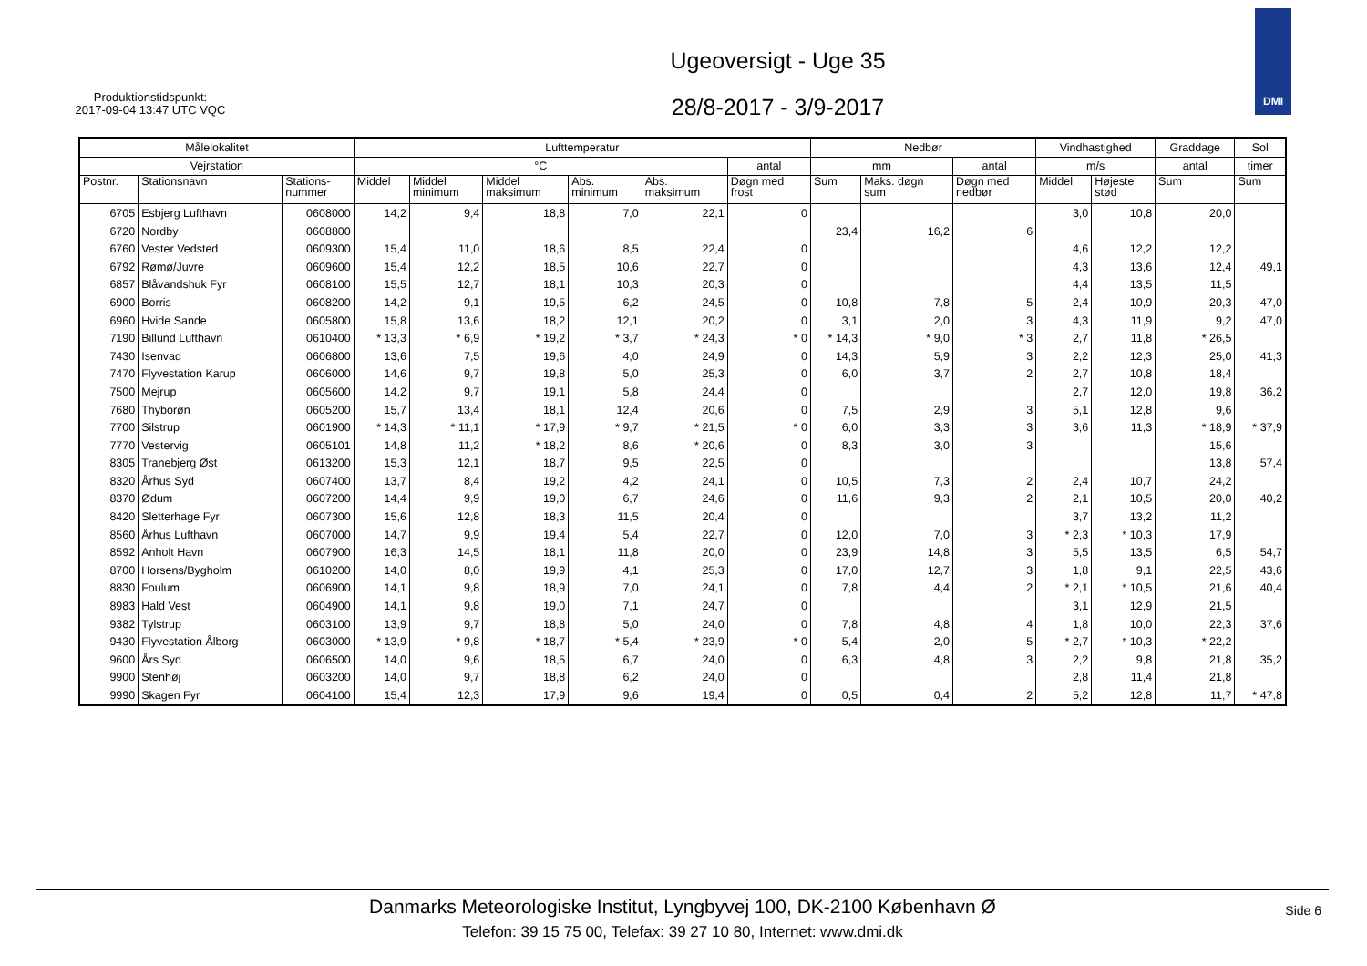Produktionstidspunkt:
2017-09-04 13:47 UTC VQC
Ugeoversigt - Uge 35
28/8-2017 - 3/9-2017
DMI
| Målelokalitet | | | Lufttemperatur | | | | | | Nedbør | | | Vindhastighed | | Graddage | Sol |
| --- | --- | --- | --- | --- | --- | --- | --- | --- | --- | --- | --- | --- | --- | --- | --- |
| Vejrstation | | | °C | | | | | antal | mm | | antal | m/s | | antal | timer |
| Postnr. | Stationsnavn | Stations- nummer | Middel | Middel minimum | Middel maksimum | Abs. minimum | Abs. maksimum | Døgn med frost | Sum | Maks. døgn sum | Døgn med nedbør | Middel | Højeste stød | Sum | Sum |
| 6705 | Esbjerg Lufthavn | 0608000 | 14,2 | 9,4 | 18,8 | 7,0 | 22,1 | 0 | | | | 3,0 | 10,8 | 20,0 | |
| 6720 | Nordby | 0608800 | | | | | | | 23,4 | 16,2 | 6 | | | | |
| 6760 | Vester Vedsted | 0609300 | 15,4 | 11,0 | 18,6 | 8,5 | 22,4 | 0 | | | | 4,6 | 12,2 | 12,2 | |
| 6792 | Rømø/Juvre | 0609600 | 15,4 | 12,2 | 18,5 | 10,6 | 22,7 | 0 | | | | 4,3 | 13,6 | 12,4 | 49,1 |
| 6857 | Blåvandshuk Fyr | 0608100 | 15,5 | 12,7 | 18,1 | 10,3 | 20,3 | 0 | | | | 4,4 | 13,5 | 11,5 | |
| 6900 | Borris | 0608200 | 14,2 | 9,1 | 19,5 | 6,2 | 24,5 | 0 | 10,8 | 7,8 | 5 | 2,4 | 10,9 | 20,3 | 47,0 |
| 6960 | Hvide Sande | 0605800 | 15,8 | 13,6 | 18,2 | 12,1 | 20,2 | 0 | 3,1 | 2,0 | 3 | 4,3 | 11,9 | 9,2 | 47,0 |
| 7190 | Billund Lufthavn | 0610400 | * 13,3 | * 6,9 | * 19,2 | * 3,7 | * 24,3 | * 0 | * 14,3 | * 9,0 | * 3 | 2,7 | 11,8 | * 26,5 | |
| 7430 | Isenvad | 0606800 | 13,6 | 7,5 | 19,6 | 4,0 | 24,9 | 0 | 14,3 | 5,9 | 3 | 2,2 | 12,3 | 25,0 | 41,3 |
| 7470 | Flyvestation Karup | 0606000 | 14,6 | 9,7 | 19,8 | 5,0 | 25,3 | 0 | 6,0 | 3,7 | 2 | 2,7 | 10,8 | 18,4 | |
| 7500 | Mejrup | 0605600 | 14,2 | 9,7 | 19,1 | 5,8 | 24,4 | 0 | | | | 2,7 | 12,0 | 19,8 | 36,2 |
| 7680 | Thyborøn | 0605200 | 15,7 | 13,4 | 18,1 | 12,4 | 20,6 | 0 | 7,5 | 2,9 | 3 | 5,1 | 12,8 | 9,6 | |
| 7700 | Silstrup | 0601900 | * 14,3 | * 11,1 | * 17,9 | * 9,7 | * 21,5 | * 0 | 6,0 | 3,3 | 3 | 3,6 | 11,3 | * 18,9 | * 37,9 |
| 7770 | Vestervig | 0605101 | 14,8 | 11,2 | * 18,2 | 8,6 | * 20,6 | 0 | 8,3 | 3,0 | 3 | | | 15,6 | |
| 8305 | Tranebjerg Øst | 0613200 | 15,3 | 12,1 | 18,7 | 9,5 | 22,5 | 0 | | | | | | 13,8 | 57,4 |
| 8320 | Århus Syd | 0607400 | 13,7 | 8,4 | 19,2 | 4,2 | 24,1 | 0 | 10,5 | 7,3 | 2 | 2,4 | 10,7 | 24,2 | |
| 8370 | Ødum | 0607200 | 14,4 | 9,9 | 19,0 | 6,7 | 24,6 | 0 | 11,6 | 9,3 | 2 | 2,1 | 10,5 | 20,0 | 40,2 |
| 8420 | Sletterhage Fyr | 0607300 | 15,6 | 12,8 | 18,3 | 11,5 | 20,4 | 0 | | | | 3,7 | 13,2 | 11,2 | |
| 8560 | Århus Lufthavn | 0607000 | 14,7 | 9,9 | 19,4 | 5,4 | 22,7 | 0 | 12,0 | 7,0 | 3 | * 2,3 | * 10,3 | 17,9 | |
| 8592 | Anholt Havn | 0607900 | 16,3 | 14,5 | 18,1 | 11,8 | 20,0 | 0 | 23,9 | 14,8 | 3 | 5,5 | 13,5 | 6,5 | 54,7 |
| 8700 | Horsens/Bygholm | 0610200 | 14,0 | 8,0 | 19,9 | 4,1 | 25,3 | 0 | 17,0 | 12,7 | 3 | 1,8 | 9,1 | 22,5 | 43,6 |
| 8830 | Foulum | 0606900 | 14,1 | 9,8 | 18,9 | 7,0 | 24,1 | 0 | 7,8 | 4,4 | 2 | * 2,1 | * 10,5 | 21,6 | 40,4 |
| 8983 | Hald Vest | 0604900 | 14,1 | 9,8 | 19,0 | 7,1 | 24,7 | 0 | | | | 3,1 | 12,9 | 21,5 | |
| 9382 | Tylstrup | 0603100 | 13,9 | 9,7 | 18,8 | 5,0 | 24,0 | 0 | 7,8 | 4,8 | 4 | 1,8 | 10,0 | 22,3 | 37,6 |
| 9430 | Flyvestation Ålborg | 0603000 | * 13,9 | * 9,8 | * 18,7 | * 5,4 | * 23,9 | * 0 | 5,4 | 2,0 | 5 | * 2,7 | * 10,3 | * 22,2 | |
| 9600 | Års Syd | 0606500 | 14,0 | 9,6 | 18,5 | 6,7 | 24,0 | 0 | 6,3 | 4,8 | 3 | 2,2 | 9,8 | 21,8 | 35,2 |
| 9900 | Stenhøj | 0603200 | 14,0 | 9,7 | 18,8 | 6,2 | 24,0 | 0 | | | | 2,8 | 11,4 | 21,8 | |
| 9990 | Skagen Fyr | 0604100 | 15,4 | 12,3 | 17,9 | 9,6 | 19,4 | 0 | 0,5 | 0,4 | 2 | 5,2 | 12,8 | 11,7 | * 47,8 |
Danmarks Meteorologiske Institut, Lyngbyvej 100, DK-2100 København Ø
Telefon: 39 15 75 00, Telefax: 39 27 10 80, Internet: www.dmi.dk
Side 6